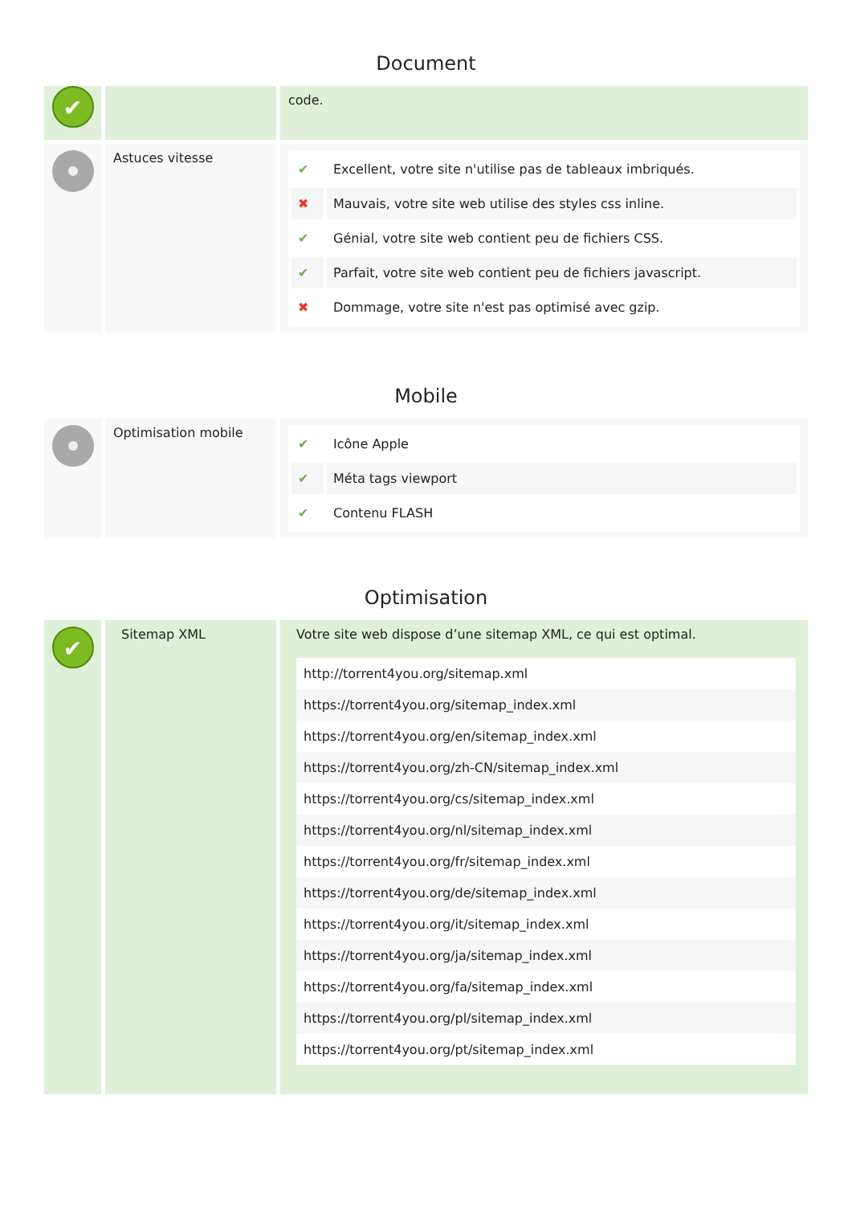Document
✔
code.
Astuces vitesse
| ✔ | Excellent, votre site n'utilise pas de tableaux imbriqués. |
| ✖ | Mauvais, votre site web utilise des styles css inline. |
| ✔ | Génial, votre site web contient peu de fichiers CSS. |
| ✔ | Parfait, votre site web contient peu de fichiers javascript. |
| ✖ | Dommage, votre site n'est pas optimisé avec gzip. |
Mobile
Optimisation mobile
| ✔ | Icône Apple |
| ✔ | Méta tags viewport |
| ✔ | Contenu FLASH |
Optimisation
✔
Sitemap XML Votre site web dispose d’une sitemap XML, ce qui est optimal.
| http://torrent4you.org/sitemap.xml |
| https://torrent4you.org/sitemap_index.xml |
| https://torrent4you.org/en/sitemap_index.xml |
| https://torrent4you.org/zh-CN/sitemap_index.xml |
| https://torrent4you.org/cs/sitemap_index.xml |
| https://torrent4you.org/nl/sitemap_index.xml |
| https://torrent4you.org/fr/sitemap_index.xml |
| https://torrent4you.org/de/sitemap_index.xml |
| https://torrent4you.org/it/sitemap_index.xml |
| https://torrent4you.org/ja/sitemap_index.xml |
| https://torrent4you.org/fa/sitemap_index.xml |
| https://torrent4you.org/pl/sitemap_index.xml |
| https://torrent4you.org/pt/sitemap_index.xml |